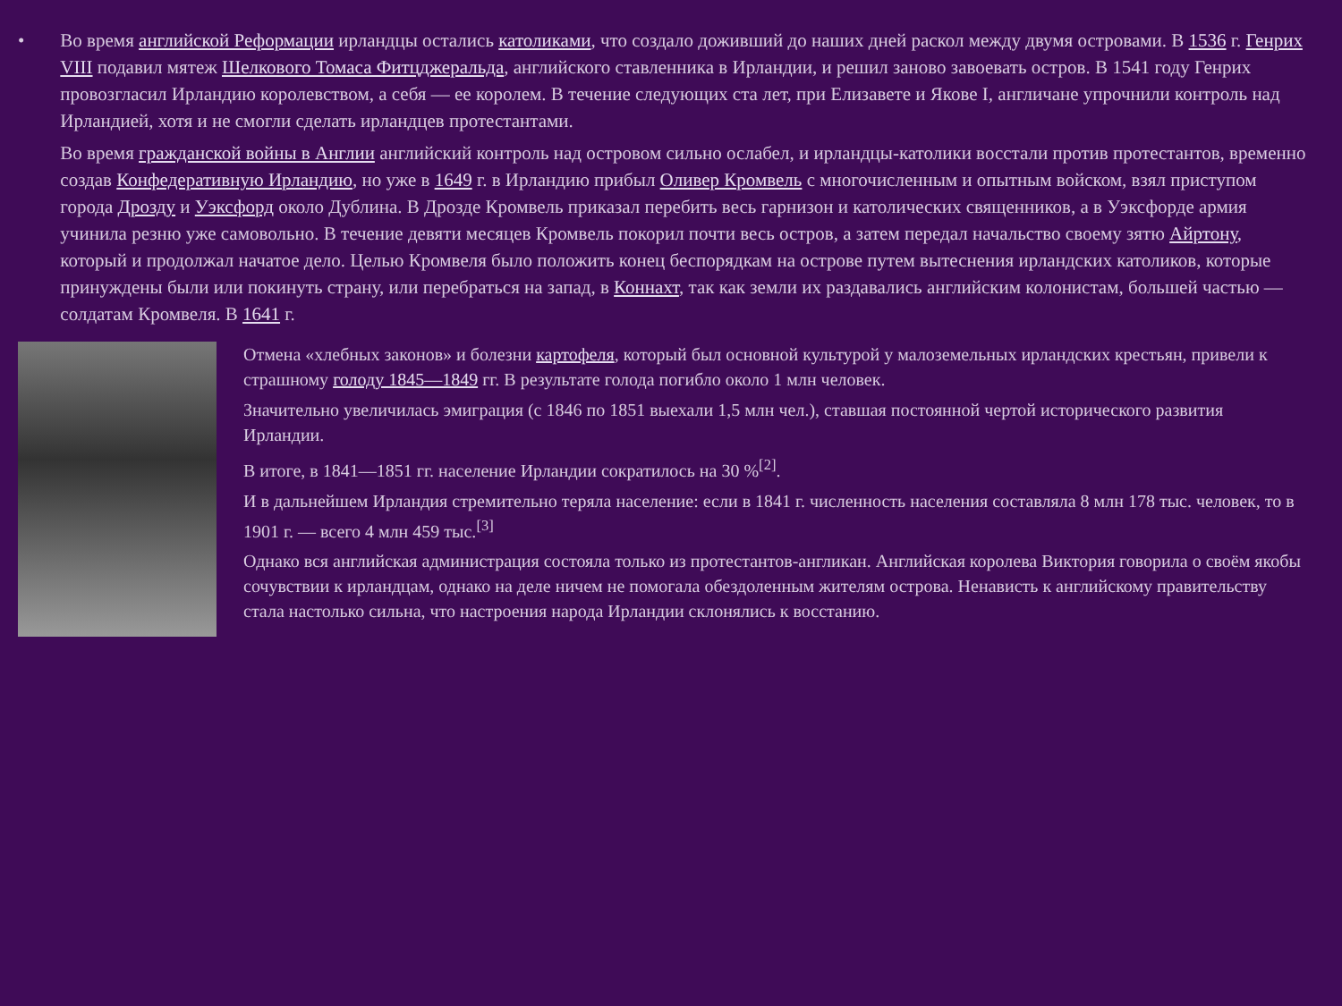•
Во время английской Реформации ирландцы остались католиками, что создало доживший до наших дней раскол между двумя островами. В 1536 г. Генрих VIII подавил мятеж Шелкового Томаса Фитцджеральда, английского ставленника в Ирландии, и решил заново завоевать остров. В 1541 году Генрих провозгласил Ирландию королевством, а себя — ее королем. В течение следующих ста лет, при Елизавете и Якове I, англичане упрочнили контроль над Ирландией, хотя и не смогли сделать ирландцев протестантами.
Во время гражданской войны в Англии английский контроль над островом сильно ослабел, и ирландцы-католики восстали против протестантов, временно создав Конфедеративную Ирландию, но уже в 1649 г. в Ирландию прибыл Оливер Кромвель с многочисленным и опытным войском, взял приступом города Дрозду и Уэксфорд около Дублина. В Дрозде Кромвель приказал перебить весь гарнизон и католических священников, а в Уэксфорде армия учинила резню уже самовольно. В течение девяти месяцев Кромвель покорил почти весь остров, а затем передал начальство своему зятю Айртону, который и продолжал начатое дело. Целью Кромвеля было положить конец беспорядкам на острове путем вытеснения ирландских католиков, которые принуждены были или покинуть страну, или перебраться на запад, в Коннахт, так как земли их раздавались английским колонистам, большей частью — солдатам Кромвеля. В 1641 г.
Отмена «хлебных законов» и болезни картофеля, который был основной культурой у малоземельных ирландских крестьян, привели к страшному голоду 1845—1849 гг. В результате голода погибло около 1 млн человек.
Значительно увеличилась эмиграция (с 1846 по 1851 выехали 1,5 млн чел.), ставшая постоянной чертой исторического развития Ирландии.
В итоге, в 1841—1851 гг. население Ирландии сократилось на 30 %<sup>[2]</sup>.
И в дальнейшем Ирландия стремительно теряла население: если в 1841 г. численность населения составляла 8 млн 178 тыс. человек, то в 1901 г. — всего 4 млн 459 тыс.<sup>[3]</sup>
Однако вся английская администрация состояла только из протестантов-англикан. Английская королева Виктория говорила о своём якобы сочувствии к ирландцам, однако на деле ничем не помогала обездоленным жителям острова. Ненависть к английскому правительству стала настолько сильна, что настроения народа Ирландии склонялись к восстанию.